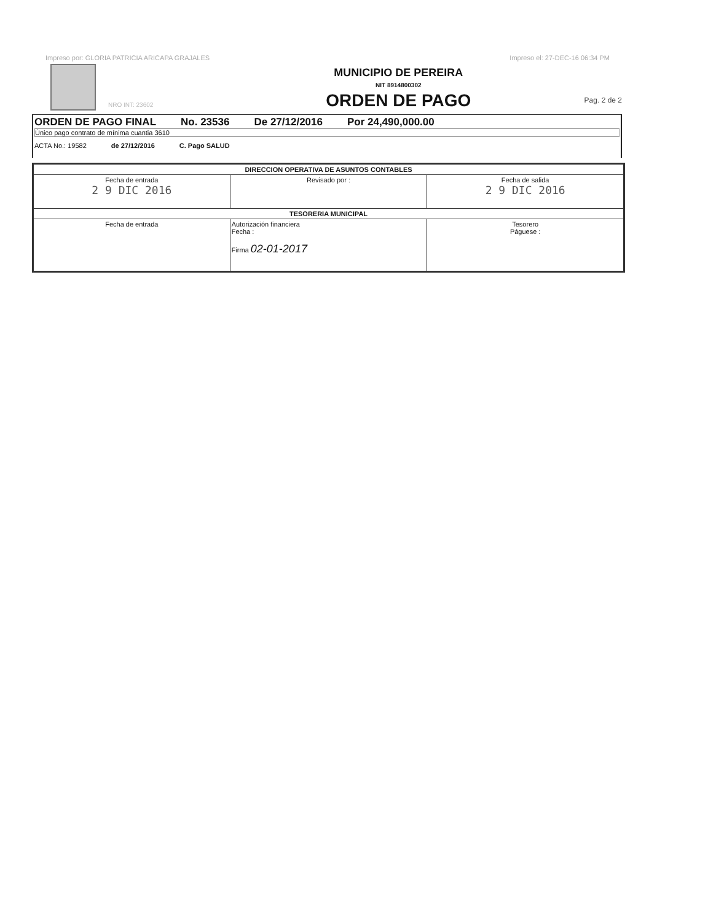Impreso por: GLORIA PATRICIA ARICAPA GRAJALES Impreso el: 27-DEC-16 06:34 PM
NRO INT: 23602
MUNICIPIO DE PEREIRA
NIT 8914800302
ORDEN DE PAGO
Pag. 2 de 2
ORDEN DE PAGO FINAL No. 23536 De 27/12/2016 Por 24,490,000.00
Único pago contrato de mínima cuantia 3610
ACTA No.: 19582 de 27/12/2016 C. Pago SALUD
| DIRECCION OPERATIVA DE ASUNTOS CONTABLES | | |
| Fecha de entrada 2 9 DIC 2016 | Revisado por : | Fecha de salida 2 9 DIC 2016 |
| TESORERIA MUNICIPAL | | |
| Fecha de entrada | Autorización financiera Fecha : Firma 02-01-2017 | Tesorero Páguese : |